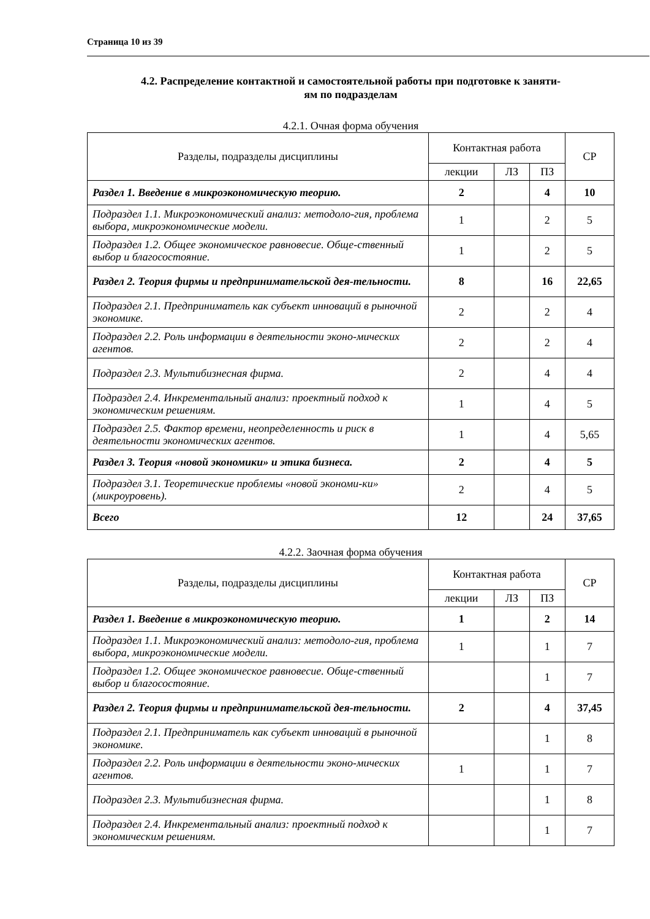Страница 10 из 39
4.2. Распределение контактной и самостоятельной работы при подготовке к заняти-
ям по подразделам
4.2.1. Очная форма обучения
| Разделы, подразделы дисциплины | Контактная работа | | | СР |
| --- | --- | --- | --- | --- |
| | лекции | ЛЗ | ПЗ | |
| Раздел 1. Введение в микроэкономическую теорию. | 2 | | 4 | 10 |
| Подраздел 1.1. Микроэкономический анализ: методоло-гия, проблема выбора, микроэкономические модели. | 1 | | 2 | 5 |
| Подраздел 1.2. Общее экономическое равновесие. Обще-ственный выбор и благосостояние. | 1 | | 2 | 5 |
| Раздел 2. Теория фирмы и предпринимательской дея-тельности. | 8 | | 16 | 22,65 |
| Подраздел 2.1. Предприниматель как субъект инноваций в рыночной экономике. | 2 | | 2 | 4 |
| Подраздел 2.2. Роль информации в деятельности эконо-мических агентов. | 2 | | 2 | 4 |
| Подраздел 2.3. Мультибизнесная фирма. | 2 | | 4 | 4 |
| Подраздел 2.4. Инкрементальный анализ: проектный подход к экономическим решениям. | 1 | | 4 | 5 |
| Подраздел 2.5. Фактор времени, неопределенность и риск в деятельности экономических агентов. | 1 | | 4 | 5,65 |
| Раздел 3. Теория «новой экономики» и этика бизнеса. | 2 | | 4 | 5 |
| Подраздел 3.1. Теоретические проблемы «новой экономи-ки» (микроуровень). | 2 | | 4 | 5 |
| Всего | 12 | | 24 | 37,65 |
4.2.2. Заочная форма обучения
| Разделы, подразделы дисциплины | Контактная работа | | | СР |
| --- | --- | --- | --- | --- |
| | лекции | ЛЗ | ПЗ | |
| Раздел 1. Введение в микроэкономическую теорию. | 1 | | 2 | 14 |
| Подраздел 1.1. Микроэкономический анализ: методоло-гия, проблема выбора, микроэкономические модели. | 1 | | 1 | 7 |
| Подраздел 1.2. Общее экономическое равновесие. Обще-ственный выбор и благосостояние. | | | 1 | 7 |
| Раздел 2. Теория фирмы и предпринимательской дея-тельности. | 2 | | 4 | 37,45 |
| Подраздел 2.1. Предприниматель как субъект инноваций в рыночной экономике. | | | 1 | 8 |
| Подраздел 2.2. Роль информации в деятельности эконо-мических агентов. | 1 | | 1 | 7 |
| Подраздел 2.3. Мультибизнесная фирма. | | | 1 | 8 |
| Подраздел 2.4. Инкрементальный анализ: проектный подход к экономическим решениям. | | | 1 | 7 |